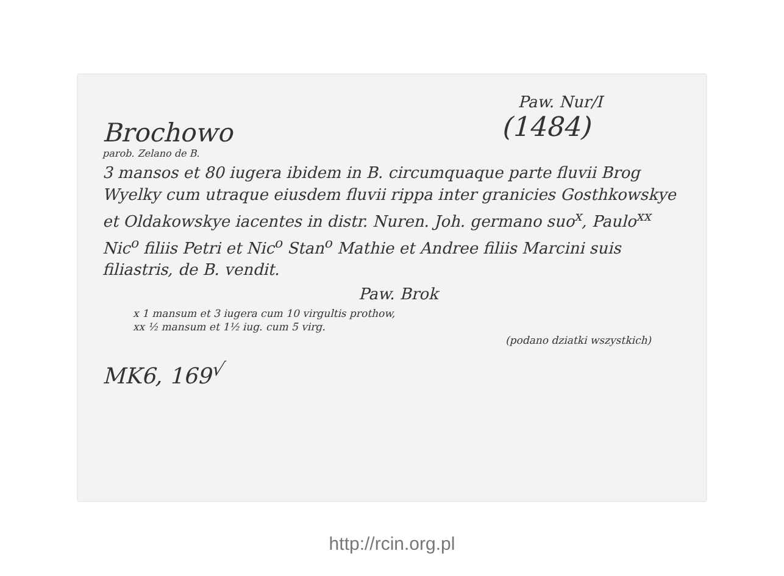Paw. Nur/I
(1484)
Brochowo
parob. Zelano de B.
3 mansos et 80 iugera ibidem in B. circumquaque parte fluvii Brog Wyelky cum utraque eiusdem fluvii rippa inter granicies Gosthkowskye et Oldakowskye iacentes in distr. Nuren. Joh. germano suo<sup>x</sup>, Paulo<sup>xx</sup> Nic<sup>o</sup> filiis Petri et Nic<sup>o</sup> Stan<sup>o</sup> Mathie et Andree filiis Marcini suis filiastris, de B. vendit.
Paw. Brok
x 1 mansum et 3 iugera cum 10 virgultis prothow,
xx ½ mansum et 1½ iug. cum 5 virg.
(podano dziatki wszystkich)
MK6, 169<sup>√</sup>
http://rcin.org.pl